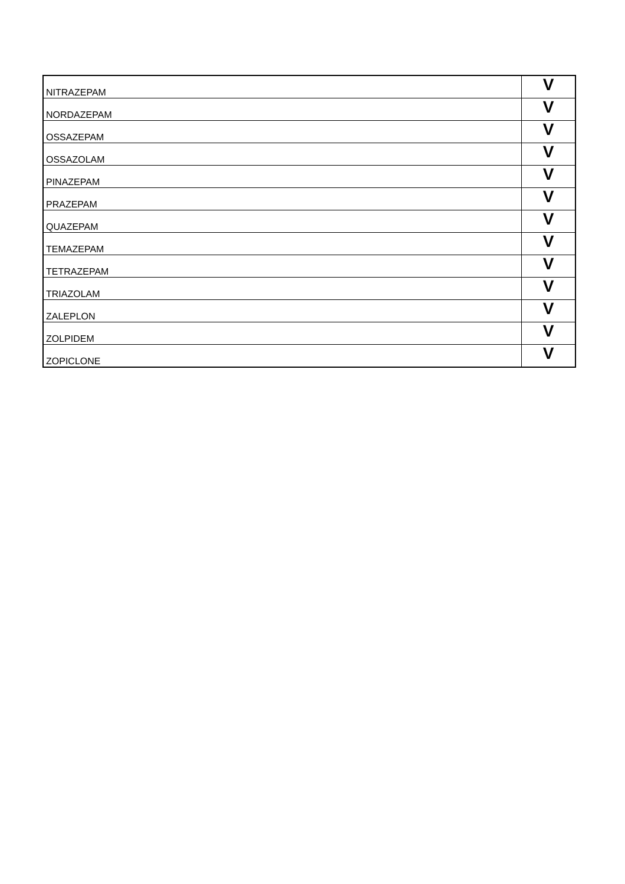| NITRAZEPAM | V |
| NORDAZEPAM | V |
| OSSAZEPAM | V |
| OSSAZOLAM | V |
| PINAZEPAM | V |
| PRAZEPAM | V |
| QUAZEPAM | V |
| TEMAZEPAM | V |
| TETRAZEPAM | V |
| TRIAZOLAM | V |
| ZALEPLON | V |
| ZOLPIDEM | V |
| ZOPICLONE | V |